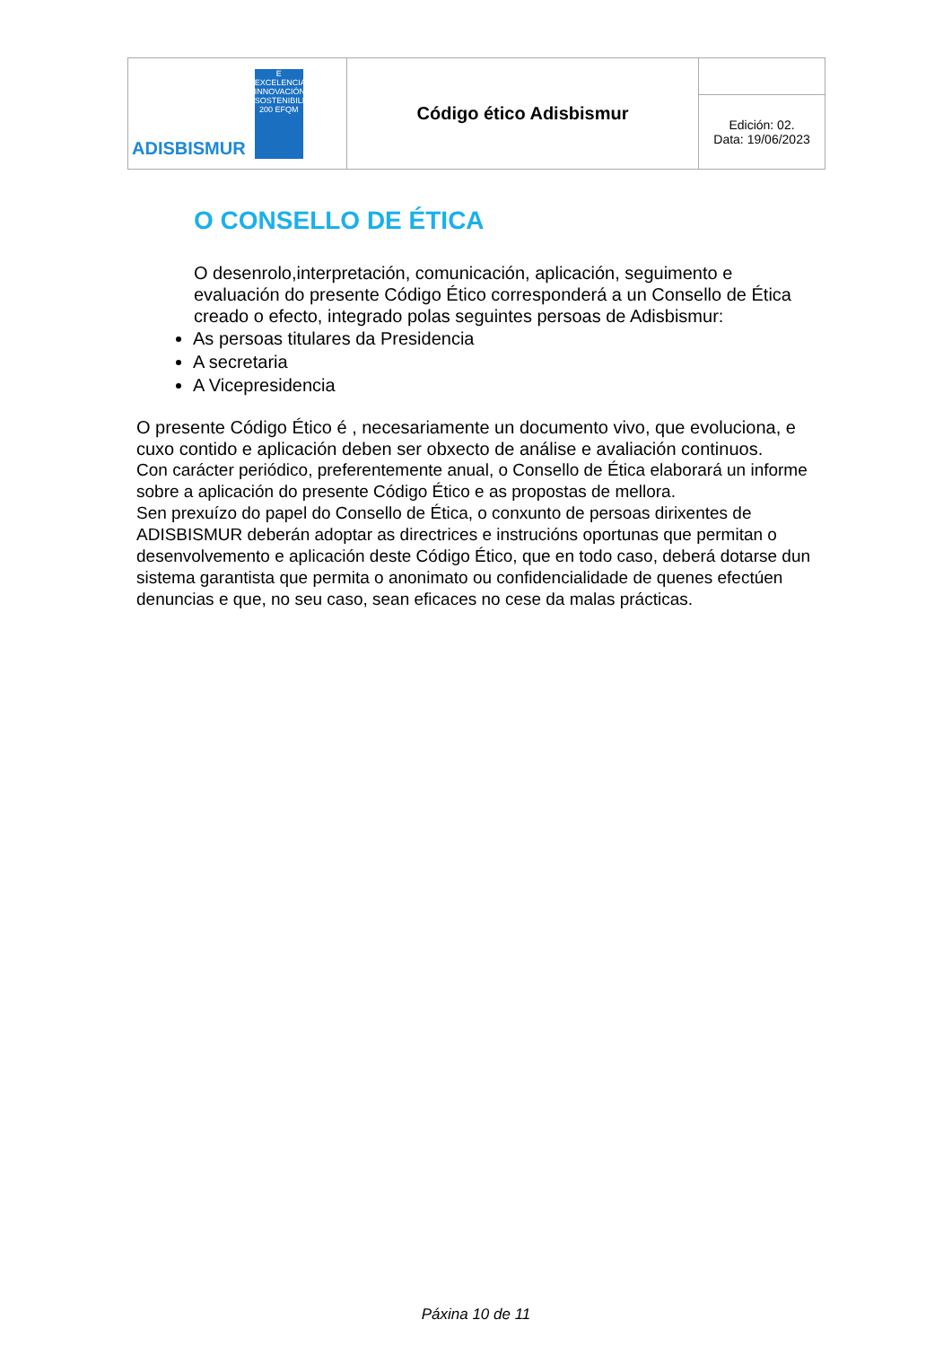| ADISBISMUR E EXCELENCIA INNOVACIÓN SOSTENIBILIDAD 200 EFQM | Código ético Adisbismur | |
| | | Edición: 02. Data: 19/06/2023 |
O CONSELLO DE ÉTICA
O desenrolo,interpretación, comunicación, aplicación, seguimento e evaluación do presente Código Ético corresponderá a un Consello de Ética creado o efecto, integrado polas seguintes persoas de Adisbismur:
As persoas titulares da Presidencia
A secretaria
A Vicepresidencia
O presente Código Ético é , necesariamente un documento vivo, que evoluciona, e cuxo contido e aplicación deben ser obxecto de análise e avaliación continuos.
Con carácter periódico, preferentemente anual, o Consello de Ética elaborará un informe sobre a aplicación do presente Código Ético e as propostas de mellora.
Sen prexuízo do papel do Consello de Ética, o conxunto de persoas dirixentes de ADISBISMUR deberán adoptar as directrices e instrucións oportunas que permitan o desenvolvemento e aplicación deste Código Ético, que en todo caso, deberá dotarse dun sistema garantista que permita o anonimato ou confidencialidade de quenes efectúen denuncias e que, no seu caso, sean eficaces no cese da malas prácticas.
Páxina 10 de 11